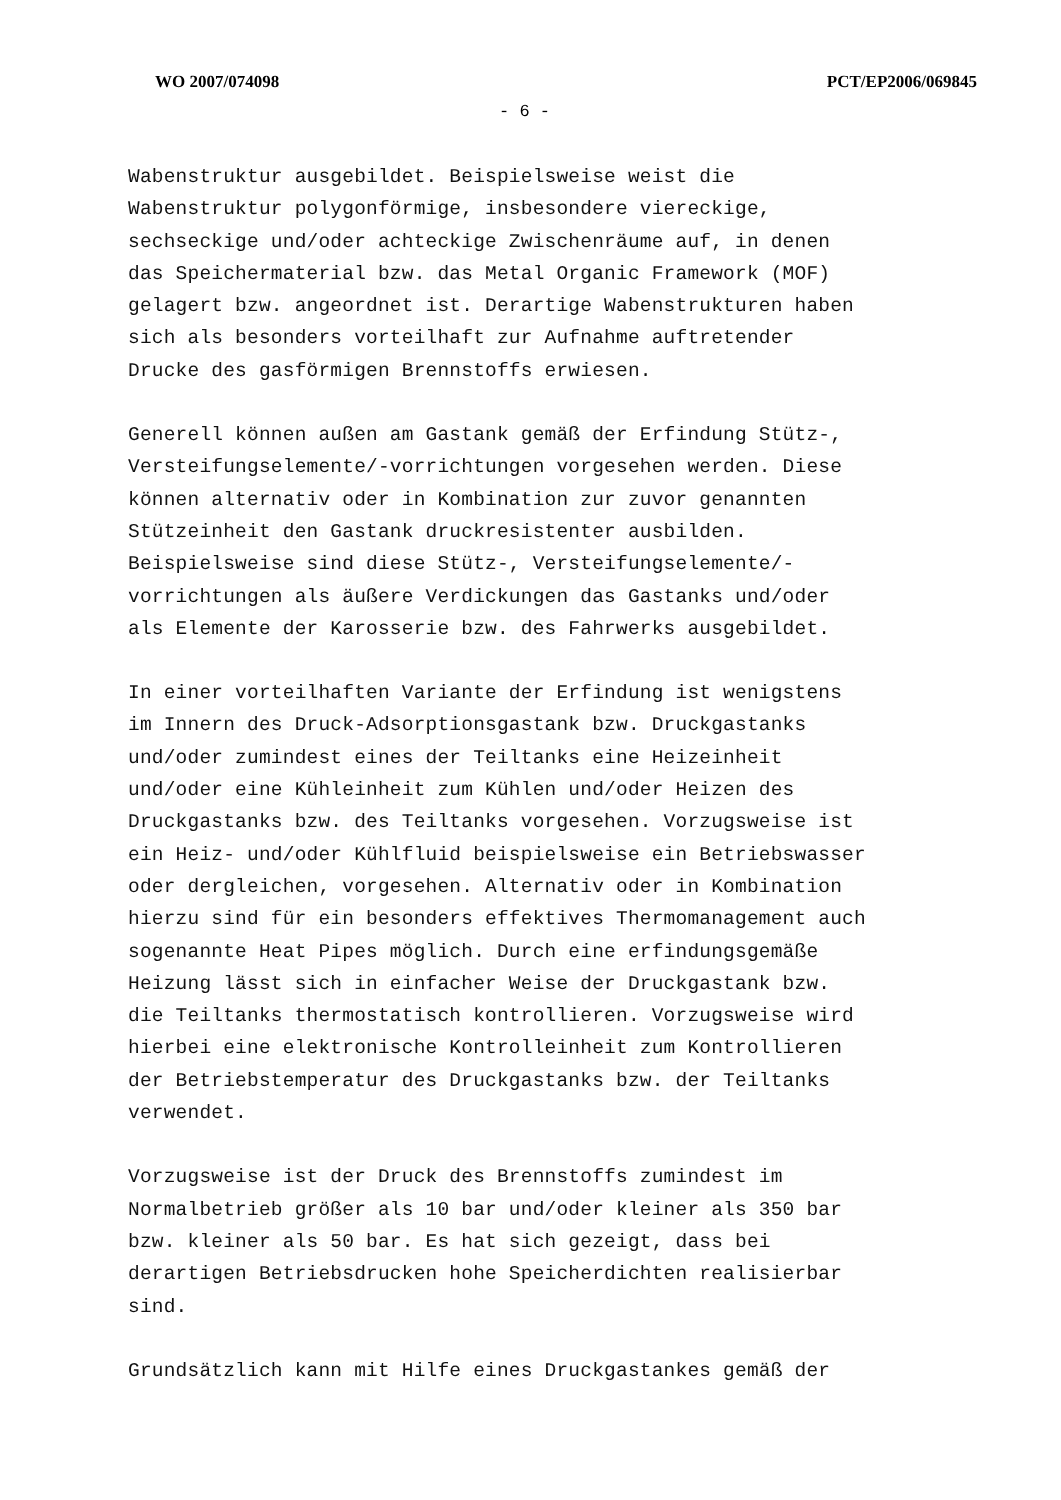WO 2007/074098 PCT/EP2006/069845
- 6 -
Wabenstruktur ausgebildet. Beispielsweise weist die Wabenstruktur polygonförmige, insbesondere viereckige, sechseckige und/oder achteckige Zwischenräume auf, in denen das Speichermaterial bzw. das Metal Organic Framework (MOF) gelagert bzw. angeordnet ist. Derartige Wabenstrukturen haben sich als besonders vorteilhaft zur Aufnahme auftretender Drucke des gasförmigen Brennstoffs erwiesen.
Generell können außen am Gastank gemäß der Erfindung Stütz-, Versteifungselemente/-vorrichtungen vorgesehen werden. Diese können alternativ oder in Kombination zur zuvor genannten Stützeinheit den Gastank druckresistenter ausbilden. Beispielsweise sind diese Stütz-, Versteifungselemente/- vorrichtungen als äußere Verdickungen das Gastanks und/oder als Elemente der Karosserie bzw. des Fahrwerks ausgebildet.
In einer vorteilhaften Variante der Erfindung ist wenigstens im Innern des Druck-Adsorptionsgastank bzw. Druckgastanks und/oder zumindest eines der Teiltanks eine Heizeinheit und/oder eine Kühleinheit zum Kühlen und/oder Heizen des Druckgastanks bzw. des Teiltanks vorgesehen. Vorzugsweise ist ein Heiz- und/oder Kühlfluid beispielsweise ein Betriebswasser oder dergleichen, vorgesehen. Alternativ oder in Kombination hierzu sind für ein besonders effektives Thermomanagement auch sogenannte Heat Pipes möglich. Durch eine erfindungsgemäße Heizung lässt sich in einfacher Weise der Druckgastank bzw. die Teiltanks thermostatisch kontrollieren. Vorzugsweise wird hierbei eine elektronische Kontrolleinheit zum Kontrollieren der Betriebstemperatur des Druckgastanks bzw. der Teiltanks verwendet.
Vorzugsweise ist der Druck des Brennstoffs zumindest im Normalbetrieb größer als 10 bar und/oder kleiner als 350 bar bzw. kleiner als 50 bar. Es hat sich gezeigt, dass bei derartigen Betriebsdrucken hohe Speicherdichten realisierbar sind.
Grundsätzlich kann mit Hilfe eines Druckgastankes gemäß der